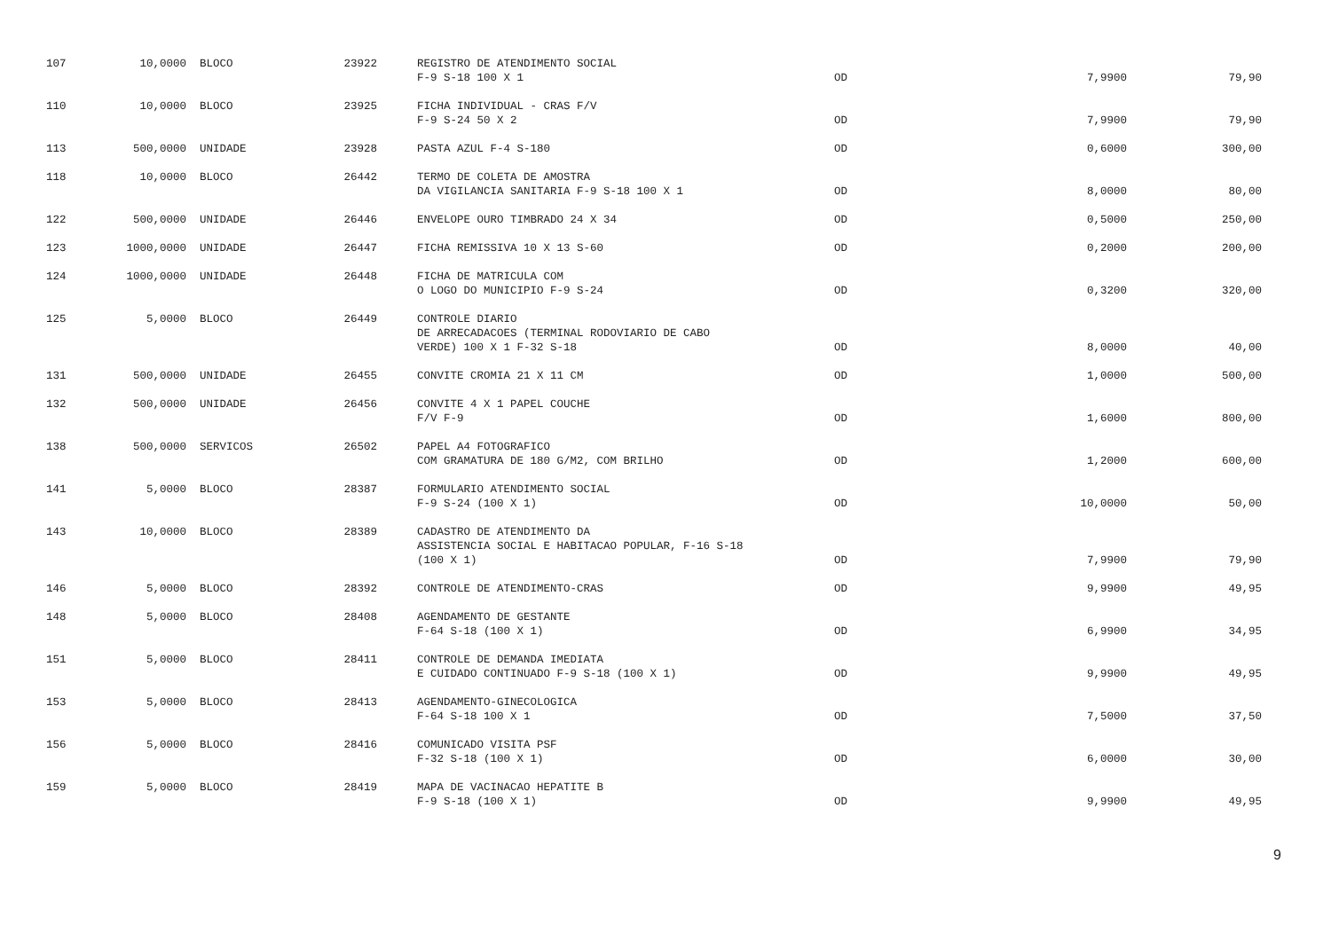| 107 | 10,0000 | BLOCO | 23922 | | REGISTRO DE ATENDIMENTO SOCIAL F-9 S-18 100 X 1 | OD | 7,9900 | 79,90 |
| 110 | 10,0000 | BLOCO | 23925 | | FICHA INDIVIDUAL - CRAS F/V F-9 S-24 50 X 2 | OD | 7,9900 | 79,90 |
| 113 | 500,0000 | UNIDADE | 23928 | | PASTA AZUL F-4 S-180 | OD | 0,6000 | 300,00 |
| 118 | 10,0000 | BLOCO | 26442 | | TERMO DE COLETA DE AMOSTRA DA VIGILANCIA SANITARIA F-9 S-18 100 X 1 | OD | 8,0000 | 80,00 |
| 122 | 500,0000 | UNIDADE | 26446 | | ENVELOPE OURO TIMBRADO 24 X 34 | OD | 0,5000 | 250,00 |
| 123 | 1000,0000 | UNIDADE | 26447 | | FICHA REMISSIVA 10 X 13 S-60 | OD | 0,2000 | 200,00 |
| 124 | 1000,0000 | UNIDADE | 26448 | | FICHA DE MATRICULA COM O LOGO DO MUNICIPIO F-9 S-24 | OD | 0,3200 | 320,00 |
| 125 | 5,0000 | BLOCO | 26449 | | CONTROLE DIARIO DE ARRECADACOES (TERMINAL RODOVIARIO DE CABO VERDE) 100 X 1 F-32 S-18 | OD | 8,0000 | 40,00 |
| 131 | 500,0000 | UNIDADE | 26455 | | CONVITE CROMIA 21 X 11 CM | OD | 1,0000 | 500,00 |
| 132 | 500,0000 | UNIDADE | 26456 | | CONVITE 4 X 1 PAPEL COUCHE F/V F-9 | OD | 1,6000 | 800,00 |
| 138 | 500,0000 | SERVICOS | 26502 | | PAPEL A4 FOTOGRAFICO COM GRAMATURA DE 180 G/M2, COM BRILHO | OD | 1,2000 | 600,00 |
| 141 | 5,0000 | BLOCO | 28387 | | FORMULARIO ATENDIMENTO SOCIAL F-9 S-24 (100 X 1) | OD | 10,0000 | 50,00 |
| 143 | 10,0000 | BLOCO | 28389 | | CADASTRO DE ATENDIMENTO DA ASSISTENCIA SOCIAL E HABITACAO POPULAR, F-16 S-18 (100 X 1) | OD | 7,9900 | 79,90 |
| 146 | 5,0000 | BLOCO | 28392 | | CONTROLE DE ATENDIMENTO-CRAS | OD | 9,9900 | 49,95 |
| 148 | 5,0000 | BLOCO | 28408 | | AGENDAMENTO DE GESTANTE F-64 S-18 (100 X 1) | OD | 6,9900 | 34,95 |
| 151 | 5,0000 | BLOCO | 28411 | | CONTROLE DE DEMANDA IMEDIATA E CUIDADO CONTINUADO F-9 S-18 (100 X 1) | OD | 9,9900 | 49,95 |
| 153 | 5,0000 | BLOCO | 28413 | | AGENDAMENTO-GINECOLOGICA F-64 S-18 100 X 1 | OD | 7,5000 | 37,50 |
| 156 | 5,0000 | BLOCO | 28416 | | COMUNICADO VISITA PSF F-32 S-18 (100 X 1) | OD | 6,0000 | 30,00 |
| 159 | 5,0000 | BLOCO | 28419 | | MAPA DE VACINACAO HEPATITE B F-9 S-18 (100 X 1) | OD | 9,9900 | 49,95 |
9